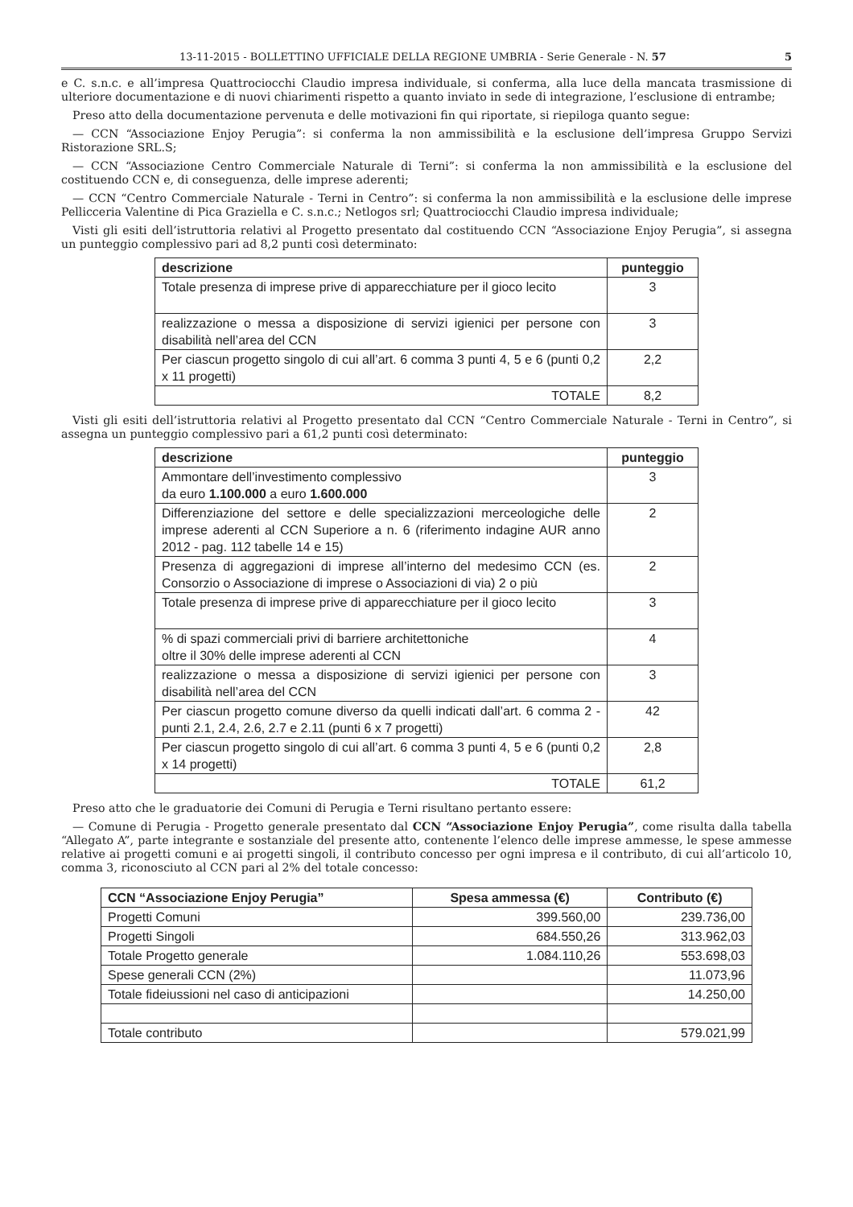13-11-2015 - BOLLETTINO UFFICIALE DELLA REGIONE UMBRIA - Serie Generale - N. 57 5
e C. s.n.c. e all’impresa Quattrociocchi Claudio impresa individuale, si conferma, alla luce della mancata trasmissione di ulteriore documentazione e di nuovi chiarimenti rispetto a quanto inviato in sede di integrazione, l’esclusione di entrambe;
Preso atto della documentazione pervenuta e delle motivazioni fin qui riportate, si riepiloga quanto segue:
— CCN “Associazione Enjoy Perugia”: si conferma la non ammissibilità e la esclusione dell’impresa Gruppo Servizi Ristorazione SRL.S;
— CCN “Associazione Centro Commerciale Naturale di Terni”: si conferma la non ammissibilità e la esclusione del costituendo CCN e, di conseguenza, delle imprese aderenti;
— CCN “Centro Commerciale Naturale - Terni in Centro”: si conferma la non ammissibilità e la esclusione delle imprese Pellicceria Valentine di Pica Graziella e C. s.n.c.; Netlogos srl; Quattrociocchi Claudio impresa individuale;
Visti gli esiti dell’istruttoria relativi al Progetto presentato dal costituendo CCN “Associazione Enjoy Perugia”, si assegna un punteggio complessivo pari ad 8,2 punti così determinato:
| descrizione | punteggio |
| --- | --- |
| Totale presenza di imprese prive di apparecchiature per il gioco lecito | 3 |
| realizzazione o messa a disposizione di servizi igienici per persone con disabilità nell’area del CCN | 3 |
| Per ciascun progetto singolo di cui all’art. 6 comma 3 punti 4, 5 e 6 (punti 0,2 x 11 progetti) | 2,2 |
| TOTALE | 8,2 |
Visti gli esiti dell’istruttoria relativi al Progetto presentato dal CCN “Centro Commerciale Naturale - Terni in Centro”, si assegna un punteggio complessivo pari a 61,2 punti così determinato:
| descrizione | punteggio |
| --- | --- |
| Ammontare dell’investimento complessivo da euro 1.100.000 a euro 1.600.000 | 3 |
| Differenziazione del settore e delle specializzazioni merceologiche delle imprese aderenti al CCN Superiore a n. 6 (riferimento indagine AUR anno 2012 - pag. 112 tabelle 14 e 15) | 2 |
| Presenza di aggregazioni di imprese all’interno del medesimo CCN (es. Consorzio o Associazione di imprese o Associazioni di via) 2 o più | 2 |
| Totale presenza di imprese prive di apparecchiature per il gioco lecito | 3 |
| % di spazi commerciali privi di barriere architettoniche oltre il 30% delle imprese aderenti al CCN | 4 |
| realizzazione o messa a disposizione di servizi igienici per persone con disabilità nell’area del CCN | 3 |
| Per ciascun progetto comune diverso da quelli indicati dall’art. 6 comma 2 - punti 2.1, 2.4, 2.6, 2.7 e 2.11 (punti 6 x 7 progetti) | 42 |
| Per ciascun progetto singolo di cui all’art. 6 comma 3 punti 4, 5 e 6 (punti 0,2 x 14 progetti) | 2,8 |
| TOTALE | 61,2 |
Preso atto che le graduatorie dei Comuni di Perugia e Terni risultano pertanto essere:
— Comune di Perugia - Progetto generale presentato dal CCN “Associazione Enjoy Perugia”, come risulta dalla tabella “Allegato A”, parte integrante e sostanziale del presente atto, contenente l’elenco delle imprese ammesse, le spese ammesse relative ai progetti comuni e ai progetti singoli, il contributo concesso per ogni impresa e il contributo, di cui all’articolo 10, comma 3, riconosciuto al CCN pari al 2% del totale concesso:
| CCN “Associazione Enjoy Perugia” | Spesa ammessa (€) | Contributo (€) |
| --- | --- | --- |
| Progetti Comuni | 399.560,00 | 239.736,00 |
| Progetti Singoli | 684.550,26 | 313.962,03 |
| Totale Progetto generale | 1.084.110,26 | 553.698,03 |
| Spese generali CCN (2%) | | 11.073,96 |
| Totale fideiussioni nel caso di anticipazioni | | 14.250,00 |
| Totale contributo | | 579.021,99 |